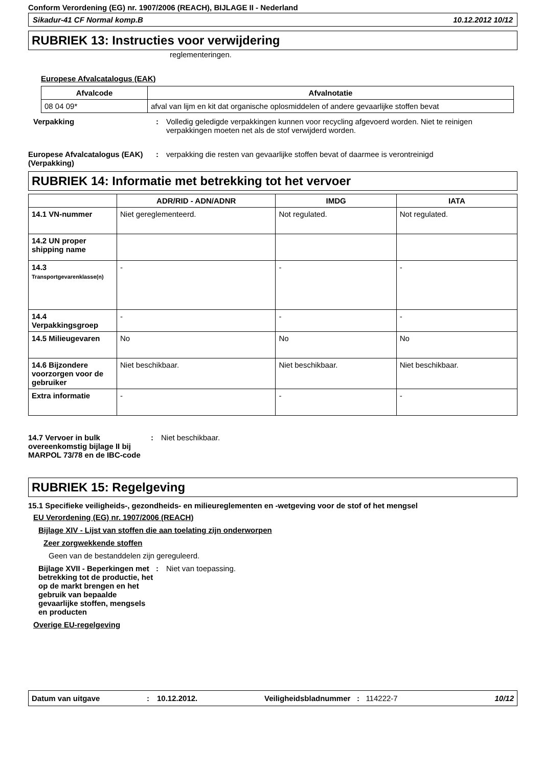Conform Verordening (EG) nr. 1907/2006 (REACH), BIJLAGE II - Nederland
Sikadur-41 CF Normal komp.B 10.12.2012 10/12
RUBRIEK 13: Instructies voor verwijdering
reglementeringen.
Europese Afvalcatalogus (EAK)
| Afvalcode | Afvalnotatie |
| --- | --- |
| 08 04 09* | afval van lijm en kit dat organische oplosmiddelen of andere gevaarlijke stoffen bevat |
Verpakking : Volledig geledigde verpakkingen kunnen voor recycling afgevoerd worden. Niet te reinigen verpakkingen moeten net als de stof verwijderd worden.
Europese Afvalcatalogus (EAK) (Verpakking)
: verpakking die resten van gevaarlijke stoffen bevat of daarmee is verontreinigd
RUBRIEK 14: Informatie met betrekking tot het vervoer
| | ADR/RID - ADN/ADNR | IMDG | IATA |
| --- | --- | --- | --- |
| 14.1 VN-nummer | Niet gereglementeerd. | Not regulated. | Not regulated. |
| 14.2 UN proper shipping name | | | |
| 14.3 Transportgevarenklasse(n) | - | - | - |
| 14.4 Verpakkingsgroep | - | - | - |
| 14.5 Milieugevaren | No | No | No |
| 14.6 Bijzondere voorzorgen voor de gebruiker | Niet beschikbaar. | Niet beschikbaar. | Niet beschikbaar. |
| Extra informatie | - | - | - |
14.7 Vervoer in bulk overeenkomstig bijlage II bij MARPOL 73/78 en de IBC-code
: Niet beschikbaar.
RUBRIEK 15: Regelgeving
15.1 Specifieke veiligheids-, gezondheids- en milieureglementen en -wetgeving voor de stof of het mengsel
EU Verordening (EG) nr. 1907/2006 (REACH)
Bijlage XIV - Lijst van stoffen die aan toelating zijn onderworpen
Zeer zorgwekkende stoffen
Geen van de bestanddelen zijn gereguleerd.
Bijlage XVII - Beperkingen met betrekking tot de productie, het op de markt brengen en het gebruik van bepaalde gevaarlijke stoffen, mengsels en producten
: Niet van toepassing.
Overige EU-regelgeving
Datum van uitgave: 10.12.2012. Veiligheidsbladnummer: 114222-7 10/12